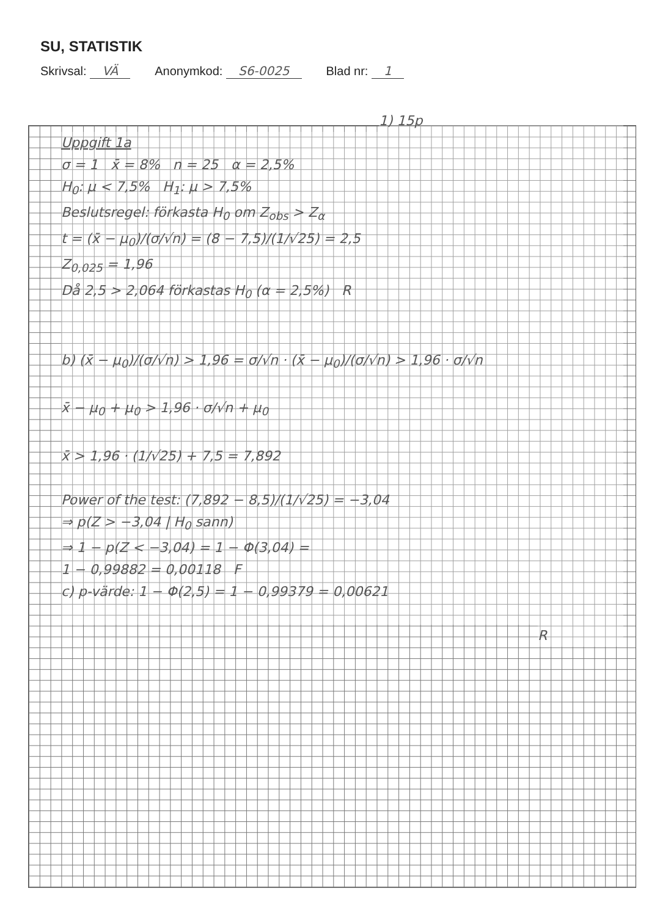SU, STATISTIK
Skrivsal: VÄ Anonymkod: S6-0025 Blad nr: 1
1) 15p
Uppgift 1a
σ = 1 x̄ = 8% n = 25 α = 2,5%
H<sub>0</sub>: μ < 7,5% H<sub>1</sub>: μ > 7,5%
Beslutsregel: förkasta H<sub>0</sub> om Z<sub>obs</sub> > Z<sub>α</sub>
t = (x̄ − μ<sub>0</sub>)/(σ/√n) = (8 − 7,5)/(1/√25) = 2,5
Z<sub>0,025</sub> = 1,96
Då 2,5 > 2,064 förkastas H<sub>0</sub> (α = 2,5%) R
b) (x̄ − μ<sub>0</sub>)/(σ/√n) > 1,96 = σ/√n · (x̄ − μ<sub>0</sub>)/(σ/√n) > 1,96 · σ/√n
x̄ − μ<sub>0</sub> + μ<sub>0</sub> > 1,96 · σ/√n + μ<sub>0</sub>
x̄ > 1,96 · (1/√25) + 7,5 = 7,892
Power of the test: (7,892 − 8,5)/(1/√25) = −3,04
⇒ p(Z > −3,04 | H<sub>0</sub> sann)
⇒ 1 − p(Z < −3,04) = 1 − Φ(3,04) =
1 − 0,99882 = 0,00118 F
c) p-värde: 1 − Φ(2,5) = 1 − 0,99379 = 0,00621
R